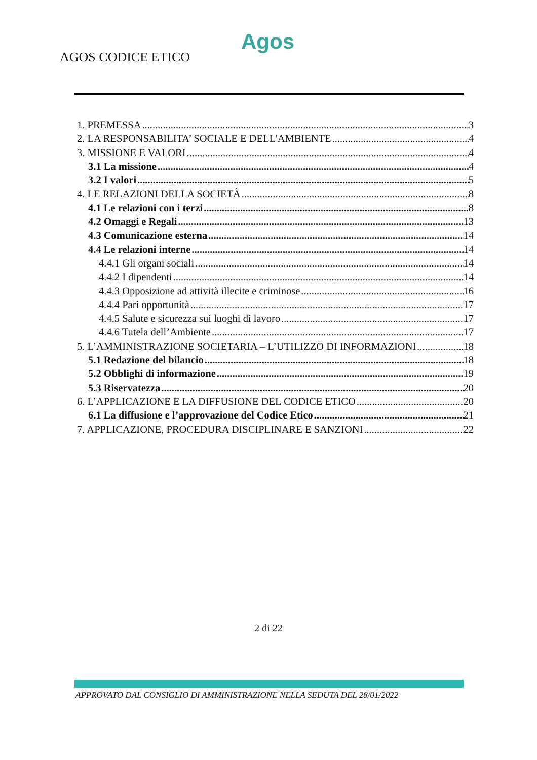Agos
AGOS CODICE ETICO
1. PREMESSA 3
2. LA RESPONSABILITA’ SOCIALE E DELL'AMBIENTE 4
3. MISSIONE E VALORI 4
3.1 La missione 4
3.2 I valori 5
4. LE RELAZIONI DELLA SOCIETÀ 8
4.1 Le relazioni con i terzi 8
4.2 Omaggi e Regali 13
4.3 Comunicazione esterna 14
4.4 Le relazioni interne 14
4.4.1 Gli organi sociali 14
4.4.2 I dipendenti 14
4.4.3 Opposizione ad attività illecite e criminose 16
4.4.4 Pari opportunità 17
4.4.5 Salute e sicurezza sui luoghi di lavoro 17
4.4.6 Tutela dell’Ambiente 17
5. L’AMMINISTRAZIONE SOCIETARIA – L’UTILIZZO DI INFORMAZIONI 18
5.1 Redazione del bilancio 18
5.2 Obblighi di informazione 19
5.3 Riservatezza 20
6. L’APPLICAZIONE E LA DIFFUSIONE DEL CODICE ETICO 20
6.1 La diffusione e l’approvazione del Codice Etico 21
7. APPLICAZIONE, PROCEDURA DISCIPLINARE E SANZIONI 22
2 di 22
APPROVATO DAL CONSIGLIO DI AMMINISTRAZIONE NELLA SEDUTA DEL 28/01/2022